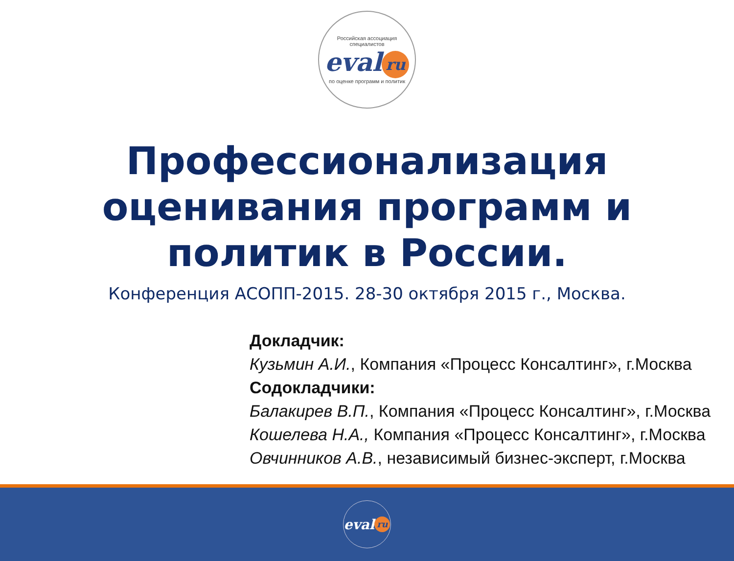Российская ассоциация специалистов
eval ru
по оценке программ и политик
Профессионализация
оценивания программ и
политик в России.
Конференция АСОПП-2015. 28-30 октября 2015 г., Москва.
Докладчик:
Кузьмин А.И., Компания «Процесс Консалтинг», г.Москва
Содокладчики:
Балакирев В.П., Компания «Процесс Консалтинг», г.Москва
Кошелева Н.А., Компания «Процесс Консалтинг», г.Москва
Овчинников А.В., независимый бизнес-эксперт, г.Москва
eval ru